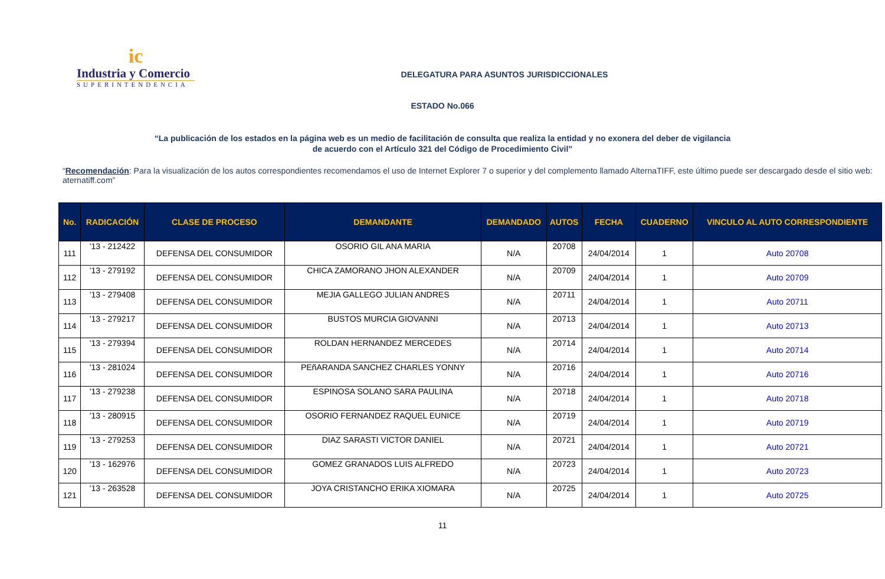ic
Industria y Comercio
SUPERINTENDENCIA
DELEGATURA PARA ASUNTOS JURISDICCIONALES
ESTADO No.066
“La publicación de los estados en la página web es un medio de facilitación de consulta que realiza la entidad y no exonera del deber de vigilancia
de acuerdo con el Artículo 321 del Código de Procedimiento Civil”
“Recomendación: Para la visualización de los autos correspondientes recomendamos el uso de Internet Explorer 7 o superior y del complemento llamado AlternaTIFF, este último puede ser descargado desde el sitio web: aternatiff.com”
| No. | RADICACIÓN | CLASE DE PROCESO | DEMANDANTE | DEMANDADO | AUTOS | FECHA | CUADERNO | VINCULO AL AUTO CORRESPONDIENTE |
| --- | --- | --- | --- | --- | --- | --- | --- | --- |
| 111 | '13 - 212422 | DEFENSA DEL CONSUMIDOR | OSORIO GIL ANA MARIA | N/A | 20708 | 24/04/2014 | 1 | Auto 20708 |
| 112 | '13 - 279192 | DEFENSA DEL CONSUMIDOR | CHICA ZAMORANO JHON ALEXANDER | N/A | 20709 | 24/04/2014 | 1 | Auto 20709 |
| 113 | '13 - 279408 | DEFENSA DEL CONSUMIDOR | MEJIA GALLEGO JULIAN ANDRES | N/A | 20711 | 24/04/2014 | 1 | Auto 20711 |
| 114 | '13 - 279217 | DEFENSA DEL CONSUMIDOR | BUSTOS MURCIA GIOVANNI | N/A | 20713 | 24/04/2014 | 1 | Auto 20713 |
| 115 | '13 - 279394 | DEFENSA DEL CONSUMIDOR | ROLDAN HERNANDEZ MERCEDES | N/A | 20714 | 24/04/2014 | 1 | Auto 20714 |
| 116 | '13 - 281024 | DEFENSA DEL CONSUMIDOR | PEñARANDA SANCHEZ CHARLES YONNY | N/A | 20716 | 24/04/2014 | 1 | Auto 20716 |
| 117 | '13 - 279238 | DEFENSA DEL CONSUMIDOR | ESPINOSA SOLANO SARA PAULINA | N/A | 20718 | 24/04/2014 | 1 | Auto 20718 |
| 118 | '13 - 280915 | DEFENSA DEL CONSUMIDOR | OSORIO FERNANDEZ RAQUEL EUNICE | N/A | 20719 | 24/04/2014 | 1 | Auto 20719 |
| 119 | '13 - 279253 | DEFENSA DEL CONSUMIDOR | DIAZ SARASTI VICTOR DANIEL | N/A | 20721 | 24/04/2014 | 1 | Auto 20721 |
| 120 | '13 - 162976 | DEFENSA DEL CONSUMIDOR | GOMEZ GRANADOS LUIS ALFREDO | N/A | 20723 | 24/04/2014 | 1 | Auto 20723 |
| 121 | '13 - 263528 | DEFENSA DEL CONSUMIDOR | JOYA CRISTANCHO ERIKA XIOMARA | N/A | 20725 | 24/04/2014 | 1 | Auto 20725 |
11